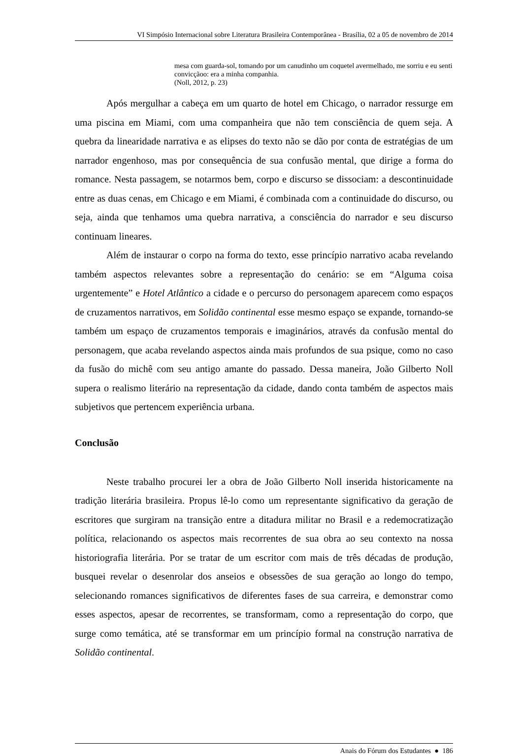VI Simpósio Internacional sobre Literatura Brasileira Contemporânea - Brasília, 02 a 05 de novembro de 2014
mesa com guarda-sol, tomando por um canudinho um coquetel avermelhado, me sorriu e eu senti convicçãoo: era a minha companhia.
(Noll, 2012, p. 23)
Após mergulhar a cabeça em um quarto de hotel em Chicago, o narrador ressurge em uma piscina em Miami, com uma companheira que não tem consciência de quem seja. A quebra da linearidade narrativa e as elipses do texto não se dão por conta de estratégias de um narrador engenhoso, mas por consequência de sua confusão mental, que dirige a forma do romance. Nesta passagem, se notarmos bem, corpo e discurso se dissociam: a descontinuidade entre as duas cenas, em Chicago e em Miami, é combinada com a continuidade do discurso, ou seja, ainda que tenhamos uma quebra narrativa, a consciência do narrador e seu discurso continuam lineares.
Além de instaurar o corpo na forma do texto, esse princípio narrativo acaba revelando também aspectos relevantes sobre a representação do cenário: se em “Alguma coisa urgentemente” e Hotel Atlântico a cidade e o percurso do personagem aparecem como espaços de cruzamentos narrativos, em Solidão continental esse mesmo espaço se expande, tornando-se também um espaço de cruzamentos temporais e imaginários, através da confusão mental do personagem, que acaba revelando aspectos ainda mais profundos de sua psique, como no caso da fusão do michê com seu antigo amante do passado. Dessa maneira, João Gilberto Noll supera o realismo literário na representação da cidade, dando conta também de aspectos mais subjetivos que pertencem experiência urbana.
Conclusão
Neste trabalho procurei ler a obra de João Gilberto Noll inserida historicamente na tradição literária brasileira. Propus lê-lo como um representante significativo da geração de escritores que surgiram na transição entre a ditadura militar no Brasil e a redemocratização política, relacionando os aspectos mais recorrentes de sua obra ao seu contexto na nossa historiografia literária. Por se tratar de um escritor com mais de três décadas de produção, busquei revelar o desenrolar dos anseios e obsessões de sua geração ao longo do tempo, selecionando romances significativos de diferentes fases de sua carreira, e demonstrar como esses aspectos, apesar de recorrentes, se transformam, como a representação do corpo, que surge como temática, até se transformar em um princípio formal na construção narrativa de Solidão continental.
Anais do Fórum dos Estudantes ● 186